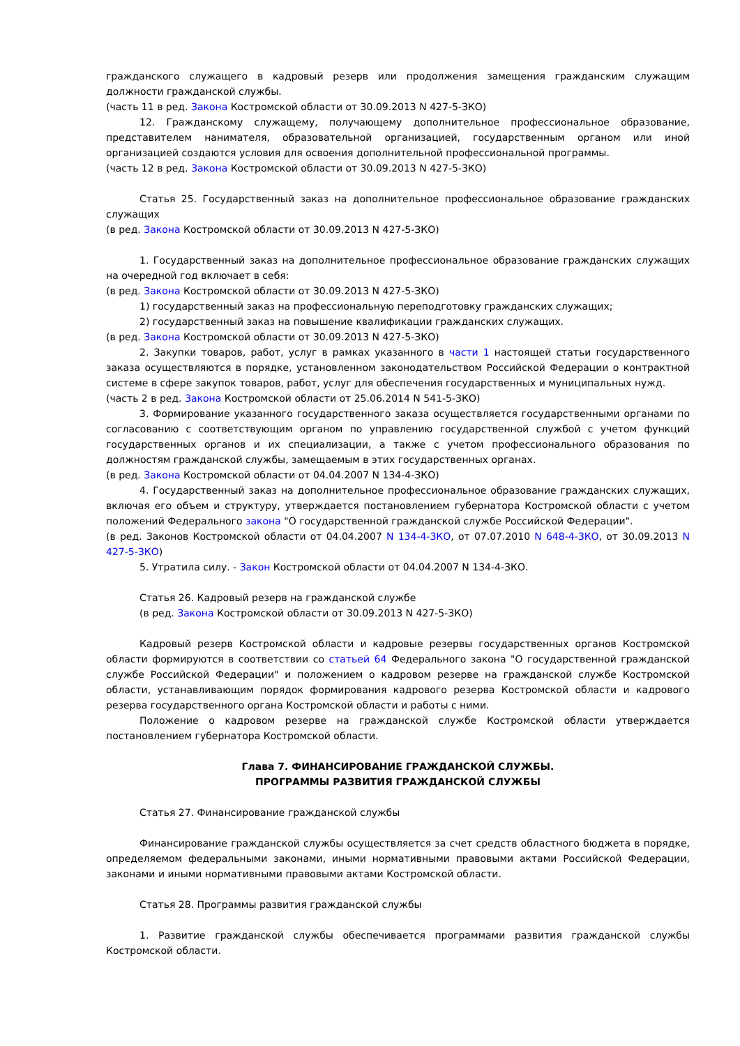гражданского служащего в кадровый резерв или продолжения замещения гражданским служащим должности гражданской службы.
(часть 11 в ред. Закона Костромской области от 30.09.2013 N 427-5-ЗКО)
12. Гражданскому служащему, получающему дополнительное профессиональное образование, представителем нанимателя, образовательной организацией, государственным органом или иной организацией создаются условия для освоения дополнительной профессиональной программы.
(часть 12 в ред. Закона Костромской области от 30.09.2013 N 427-5-ЗКО)
Статья 25. Государственный заказ на дополнительное профессиональное образование гражданских служащих
(в ред. Закона Костромской области от 30.09.2013 N 427-5-ЗКО)
1. Государственный заказ на дополнительное профессиональное образование гражданских служащих на очередной год включает в себя:
(в ред. Закона Костромской области от 30.09.2013 N 427-5-ЗКО)
1) государственный заказ на профессиональную переподготовку гражданских служащих;
2) государственный заказ на повышение квалификации гражданских служащих.
(в ред. Закона Костромской области от 30.09.2013 N 427-5-ЗКО)
2. Закупки товаров, работ, услуг в рамках указанного в части 1 настоящей статьи государственного заказа осуществляются в порядке, установленном законодательством Российской Федерации о контрактной системе в сфере закупок товаров, работ, услуг для обеспечения государственных и муниципальных нужд.
(часть 2 в ред. Закона Костромской области от 25.06.2014 N 541-5-ЗКО)
3. Формирование указанного государственного заказа осуществляется государственными органами по согласованию с соответствующим органом по управлению государственной службой с учетом функций государственных органов и их специализации, а также с учетом профессионального образования по должностям гражданской службы, замещаемым в этих государственных органах.
(в ред. Закона Костромской области от 04.04.2007 N 134-4-ЗКО)
4. Государственный заказ на дополнительное профессиональное образование гражданских служащих, включая его объем и структуру, утверждается постановлением губернатора Костромской области с учетом положений Федерального закона "О государственной гражданской службе Российской Федерации".
(в ред. Законов Костромской области от 04.04.2007 N 134-4-ЗКО, от 07.07.2010 N 648-4-ЗКО, от 30.09.2013 N 427-5-ЗКО)
5. Утратила силу. - Закон Костромской области от 04.04.2007 N 134-4-ЗКО.
Статья 26. Кадровый резерв на гражданской службе
(в ред. Закона Костромской области от 30.09.2013 N 427-5-ЗКО)
Кадровый резерв Костромской области и кадровые резервы государственных органов Костромской области формируются в соответствии со статьей 64 Федерального закона "О государственной гражданской службе Российской Федерации" и положением о кадровом резерве на гражданской службе Костромской области, устанавливающим порядок формирования кадрового резерва Костромской области и кадрового резерва государственного органа Костромской области и работы с ними.
Положение о кадровом резерве на гражданской службе Костромской области утверждается постановлением губернатора Костромской области.
Глава 7. ФИНАНСИРОВАНИЕ ГРАЖДАНСКОЙ СЛУЖБЫ.
ПРОГРАММЫ РАЗВИТИЯ ГРАЖДАНСКОЙ СЛУЖБЫ
Статья 27. Финансирование гражданской службы
Финансирование гражданской службы осуществляется за счет средств областного бюджета в порядке, определяемом федеральными законами, иными нормативными правовыми актами Российской Федерации, законами и иными нормативными правовыми актами Костромской области.
Статья 28. Программы развития гражданской службы
1. Развитие гражданской службы обеспечивается программами развития гражданской службы Костромской области.